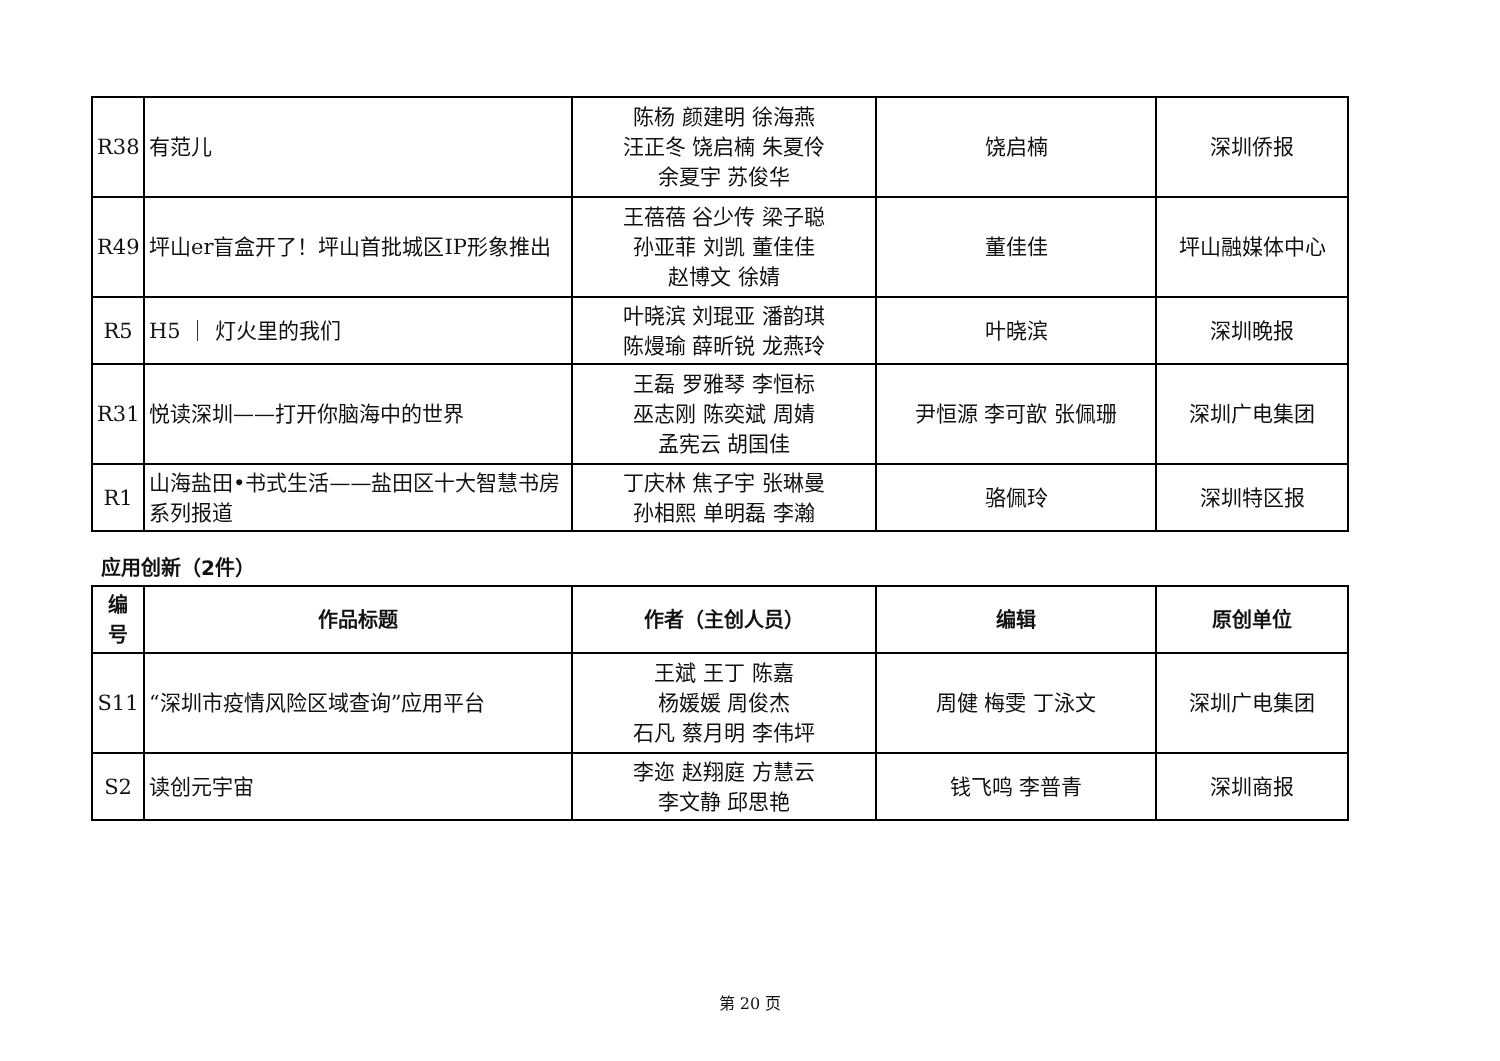| R38 | 有范儿 | 陈杨 颜建明 徐海燕 汪正冬 饶启楠 朱夏伶 余夏宇 苏俊华 | 饶启楠 | 深圳侨报 |
| R49 | 坪山er盲盒开了！坪山首批城区IP形象推出 | 王蓓蓓 谷少传 梁子聪 孙亚菲 刘凯 董佳佳 赵博文 徐婧 | 董佳佳 | 坪山融媒体中心 |
| R5 | H5 ｜ 灯火里的我们 | 叶晓滨 刘琨亚 潘韵琪 陈熳瑜 薛昕锐 龙燕玲 | 叶晓滨 | 深圳晚报 |
| R31 | 悦读深圳——打开你脑海中的世界 | 王磊 罗雅琴 李恒标 巫志刚 陈奕斌 周婧 孟宪云 胡国佳 | 尹恒源 李可歆 张佩珊 | 深圳广电集团 |
| R1 | 山海盐田•书式生活——盐田区十大智慧书房系列报道 | 丁庆林 焦子宇 张琳曼 孙相熙 单明磊 李瀚 | 骆佩玲 | 深圳特区报 |
应用创新（2件）
| 编 号 | 作品标题 | 作者（主创人员） | 编辑 | 原创单位 |
| --- | --- | --- | --- | --- |
| S11 | “深圳市疫情风险区域查询”应用平台 | 王斌 王丁 陈嘉 杨媛媛 周俊杰 石凡 蔡月明 李伟坪 | 周健 梅雯 丁泳文 | 深圳广电集团 |
| S2 | 读创元宇宙 | 李迩 赵翔庭 方慧云 李文静 邱思艳 | 钱飞鸣 李普青 | 深圳商报 |
第 20 页